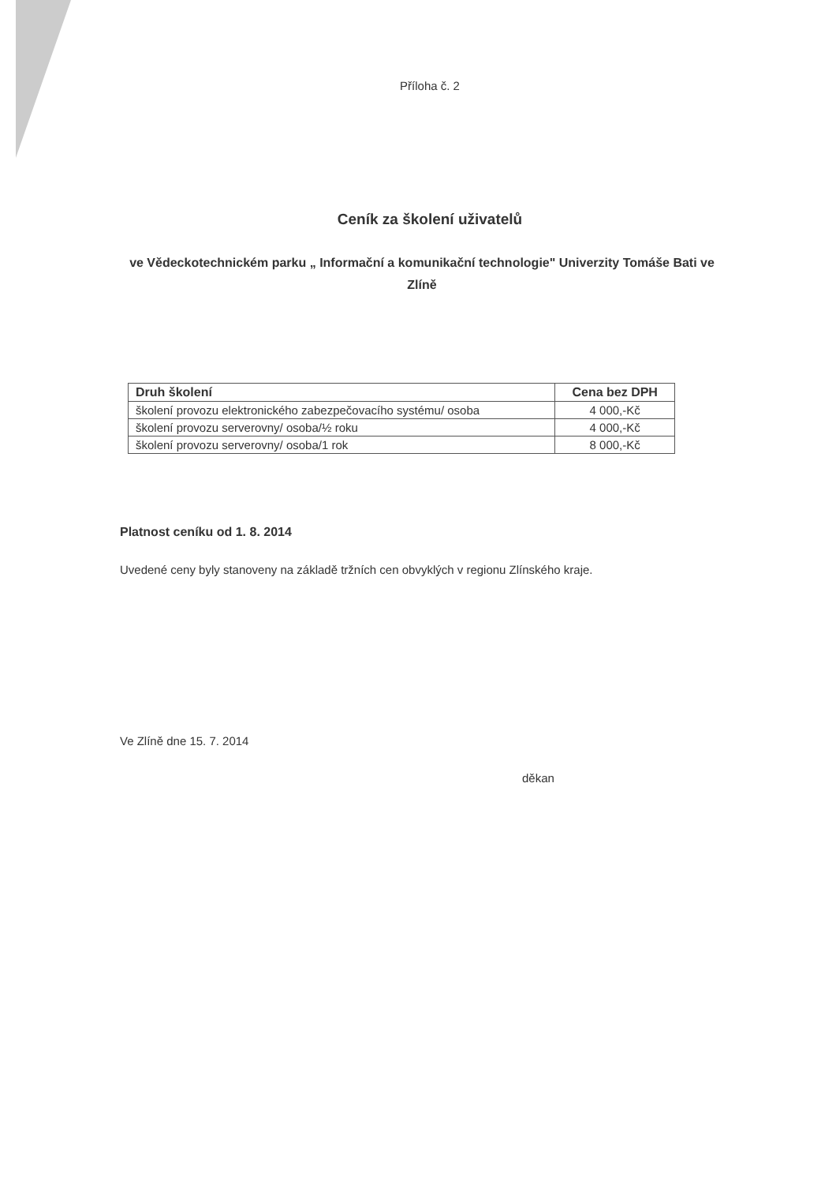Příloha č. 2
Ceník za školení uživatelů
ve Vědeckotechnickém parku „ Informační a komunikační technologie" Univerzity Tomáše Bati ve Zlíně
| Druh školení | Cena bez DPH |
| --- | --- |
| školení provozu elektronického zabezpečovacího systému/ osoba | 4 000,-Kč |
| školení provozu serverovny/ osoba/½ roku | 4 000,-Kč |
| školení provozu serverovny/ osoba/1 rok | 8 000,-Kč |
Platnost ceníku od 1. 8. 2014
Uvedené ceny byly stanoveny na základě tržních cen obvyklých v regionu Zlínského kraje.
Ve Zlíně dne 15. 7. 2014
děkan